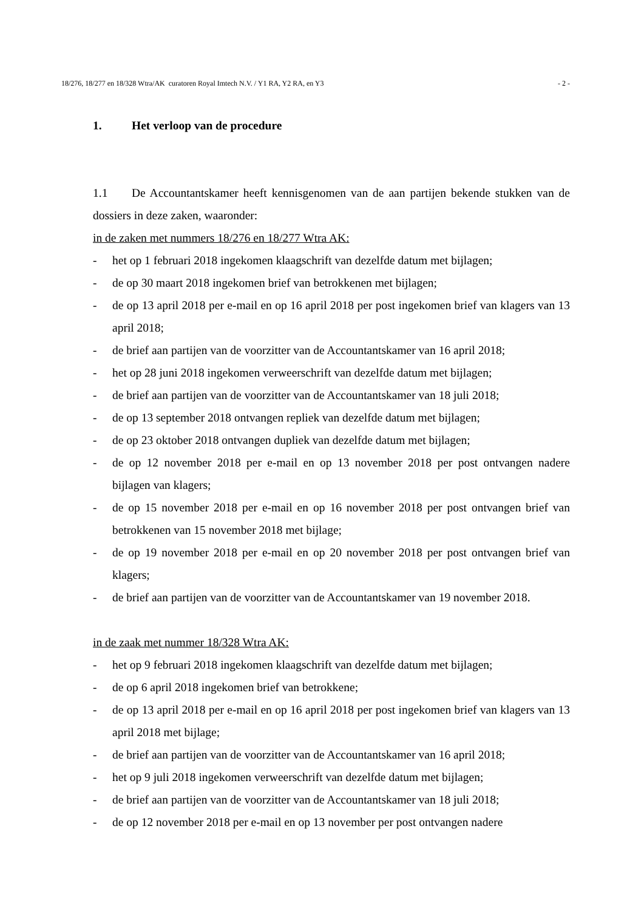18/276, 18/277 en 18/328 Wtra/AK curatoren Royal Imtech N.V. / Y1 RA, Y2 RA, en Y3 - 2 -
1. Het verloop van de procedure
1.1 De Accountantskamer heeft kennisgenomen van de aan partijen bekende stukken van de dossiers in deze zaken, waaronder:
in de zaken met nummers 18/276 en 18/277 Wtra AK:
- het op 1 februari 2018 ingekomen klaagschrift van dezelfde datum met bijlagen;
- de op 30 maart 2018 ingekomen brief van betrokkenen met bijlagen;
- de op 13 april 2018 per e-mail en op 16 april 2018 per post ingekomen brief van klagers van 13 april 2018;
- de brief aan partijen van de voorzitter van de Accountantskamer van 16 april 2018;
- het op 28 juni 2018 ingekomen verweerschrift van dezelfde datum met bijlagen;
- de brief aan partijen van de voorzitter van de Accountantskamer van 18 juli 2018;
- de op 13 september 2018 ontvangen repliek van dezelfde datum met bijlagen;
- de op 23 oktober 2018 ontvangen dupliek van dezelfde datum met bijlagen;
- de op 12 november 2018 per e-mail en op 13 november 2018 per post ontvangen nadere bijlagen van klagers;
- de op 15 november 2018 per e-mail en op 16 november 2018 per post ontvangen brief van betrokkenen van 15 november 2018 met bijlage;
- de op 19 november 2018 per e-mail en op 20 november 2018 per post ontvangen brief van klagers;
- de brief aan partijen van de voorzitter van de Accountantskamer van 19 november 2018.
in de zaak met nummer 18/328 Wtra AK:
- het op 9 februari 2018 ingekomen klaagschrift van dezelfde datum met bijlagen;
- de op 6 april 2018 ingekomen brief van betrokkene;
- de op 13 april 2018 per e-mail en op 16 april 2018 per post ingekomen brief van klagers van 13 april 2018 met bijlage;
- de brief aan partijen van de voorzitter van de Accountantskamer van 16 april 2018;
- het op 9 juli 2018 ingekomen verweerschrift van dezelfde datum met bijlagen;
- de brief aan partijen van de voorzitter van de Accountantskamer van 18 juli 2018;
- de op 12 november 2018 per e-mail en op 13 november per post ontvangen nadere